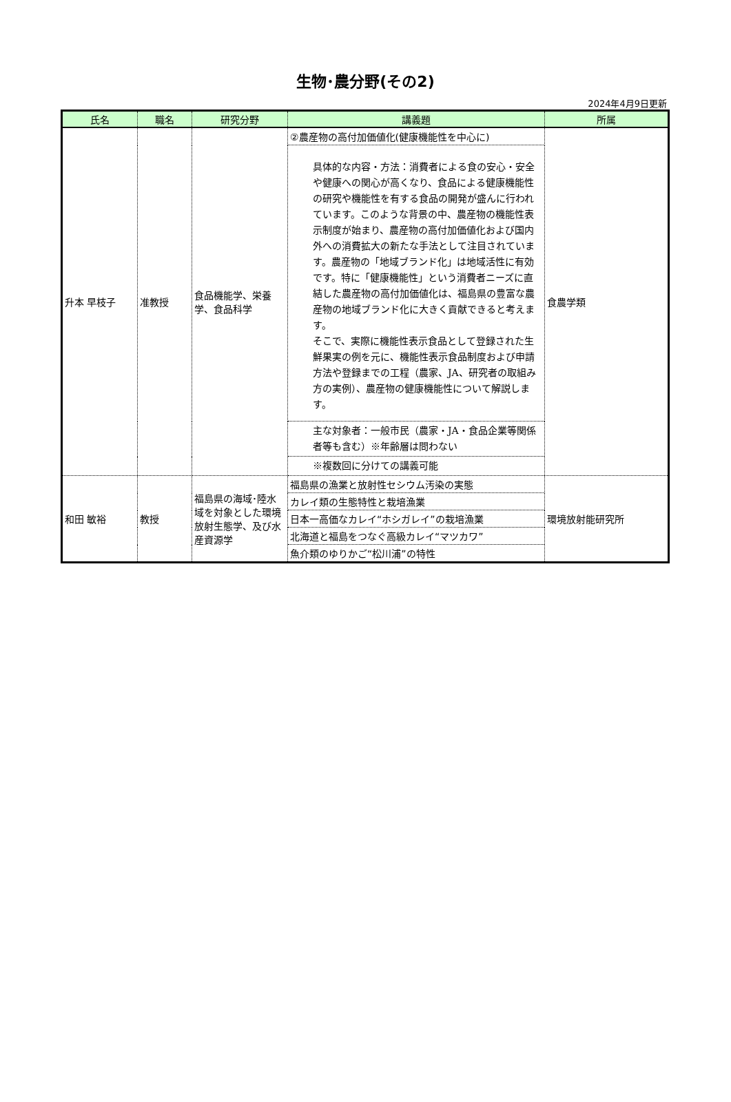生物･農分野(その2)
2024年4月9日更新
| 氏名 | 職名 | 研究分野 | 講義題 | 所属 |
| --- | --- | --- | --- | --- |
| 升本 早枝子 | 准教授 | 食品機能学、栄養学、食品科学 | ②農産物の高付加価値化(健康機能性を中心に) | 食農学類 |
| | | | 具体的な内容・方法：消費者による食の安心・安全や健康への関心が高くなり、食品による健康機能性の研究や機能性を有する食品の開発が盛んに行われています。このような背景の中、農産物の機能性表示制度が始まり、農産物の高付加価値化および国内外への消費拡大の新たな手法として注目されています。農産物の「地域ブランド化」は地域活性に有効です。特に「健康機能性」という消費者ニーズに直結した農産物の高付加価値化は、福島県の豊富な農産物の地域ブランド化に大きく貢献できると考えます。 そこで、実際に機能性表示食品として登録された生鮮果実の例を元に、機能性表示食品制度および申請方法や登録までの工程（農家、JA、研究者の取組み方の実例）、農産物の健康機能性について解説します。 | |
| | | | 主な対象者：一般市民（農家・JA・食品企業等関係者等も含む）※年齢層は問わない | |
| | | | ※複数回に分けての講義可能 | |
| 和田 敏裕 | 教授 | 福島県の海域･陸水域を対象とした環境放射生態学、及び水産資源学 | 福島県の漁業と放射性セシウム汚染の実態 | 環境放射能研究所 |
| | | | カレイ類の生態特性と栽培漁業 | |
| | | | 日本一高価なカレイ“ホシガレイ”の栽培漁業 | |
| | | | 北海道と福島をつなぐ高級カレイ“マツカワ” | |
| | | | 魚介類のゆりかご“松川浦”の特性 | |